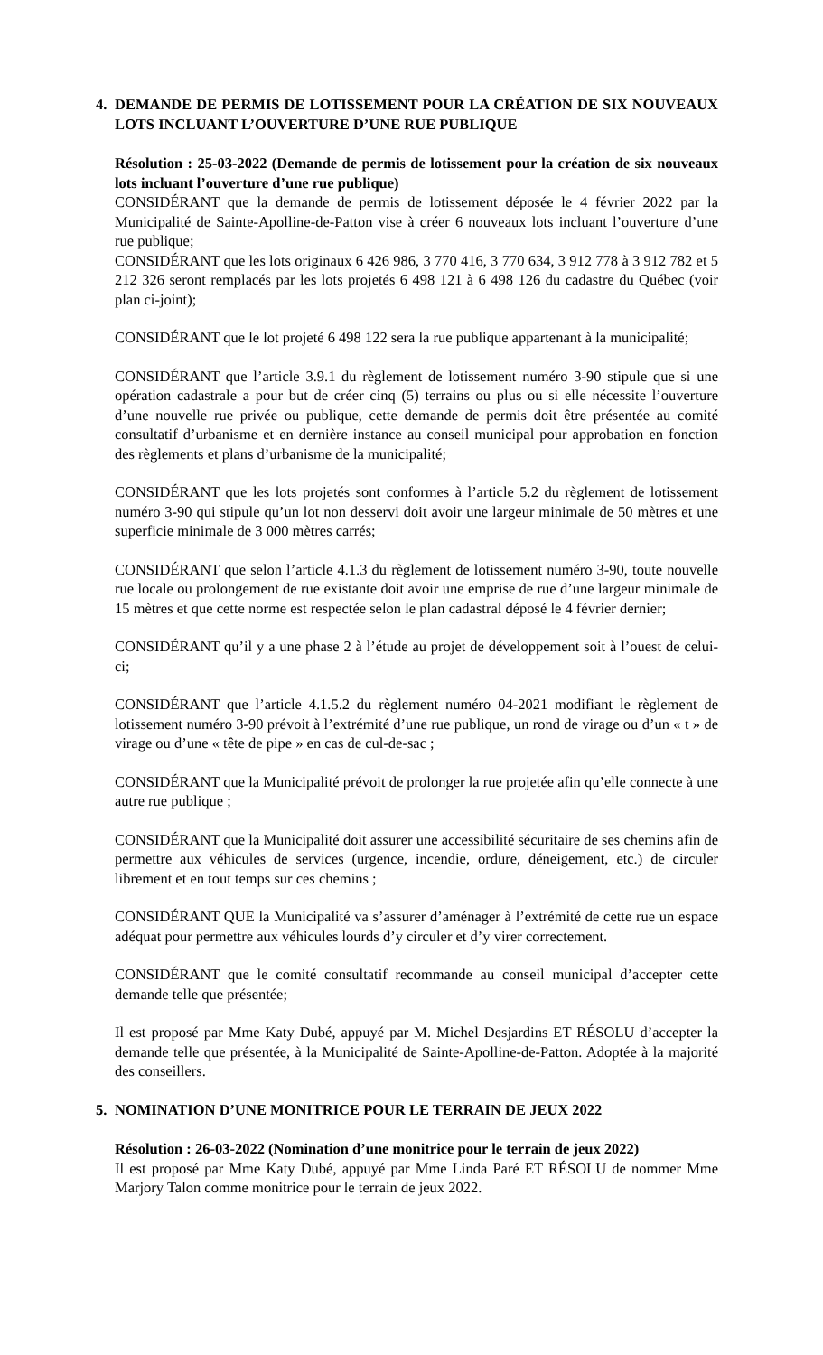4. DEMANDE DE PERMIS DE LOTISSEMENT POUR LA CRÉATION DE SIX NOUVEAUX LOTS INCLUANT L’OUVERTURE D’UNE RUE PUBLIQUE
Résolution : 25-03-2022 (Demande de permis de lotissement pour la création de six nouveaux lots incluant l’ouverture d’une rue publique)
CONSIDÉRANT que la demande de permis de lotissement déposée le 4 février 2022 par la Municipalité de Sainte-Apolline-de-Patton vise à créer 6 nouveaux lots incluant l’ouverture d’une rue publique;
CONSIDÉRANT que les lots originaux 6 426 986, 3 770 416, 3 770 634, 3 912 778 à 3 912 782 et 5 212 326 seront remplacés par les lots projetés 6 498 121 à 6 498 126 du cadastre du Québec (voir plan ci-joint);
CONSIDÉRANT que le lot projeté 6 498 122 sera la rue publique appartenant à la municipalité;
CONSIDÉRANT que l’article 3.9.1 du règlement de lotissement numéro 3-90 stipule que si une opération cadastrale a pour but de créer cinq (5) terrains ou plus ou si elle nécessite l’ouverture d’une nouvelle rue privée ou publique, cette demande de permis doit être présentée au comité consultatif d’urbanisme et en dernière instance au conseil municipal pour approbation en fonction des règlements et plans d’urbanisme de la municipalité;
CONSIDÉRANT que les lots projetés sont conformes à l’article 5.2 du règlement de lotissement numéro 3-90 qui stipule qu’un lot non desservi doit avoir une largeur minimale de 50 mètres et une superficie minimale de 3 000 mètres carrés;
CONSIDÉRANT que selon l’article 4.1.3 du règlement de lotissement numéro 3-90, toute nouvelle rue locale ou prolongement de rue existante doit avoir une emprise de rue d’une largeur minimale de 15 mètres et que cette norme est respectée selon le plan cadastral déposé le 4 février dernier;
CONSIDÉRANT qu’il y a une phase 2 à l’étude au projet de développement soit à l’ouest de celui-ci;
CONSIDÉRANT que l’article 4.1.5.2 du règlement numéro 04-2021 modifiant le règlement de lotissement numéro 3-90 prévoit à l’extrémité d’une rue publique, un rond de virage ou d’un « t » de virage ou d’une « tête de pipe » en cas de cul-de-sac ;
CONSIDÉRANT que la Municipalité prévoit de prolonger la rue projetée afin qu’elle connecte à une autre rue publique ;
CONSIDÉRANT que la Municipalité doit assurer une accessibilité sécuritaire de ses chemins afin de permettre aux véhicules de services (urgence, incendie, ordure, déneigement, etc.) de circuler librement et en tout temps sur ces chemins ;
CONSIDÉRANT QUE la Municipalité va s’assurer d’aménager à l’extrémité de cette rue un espace adéquat pour permettre aux véhicules lourds d’y circuler et d’y virer correctement.
CONSIDÉRANT que le comité consultatif recommande au conseil municipal d’accepter cette demande telle que présentée;
Il est proposé par Mme Katy Dubé, appuyé par M. Michel Desjardins ET RÉSOLU d’accepter la demande telle que présentée, à la Municipalité de Sainte-Apolline-de-Patton. Adoptée à la majorité des conseillers.
5. NOMINATION D’UNE MONITRICE POUR LE TERRAIN DE JEUX 2022
Résolution : 26-03-2022 (Nomination d’une monitrice pour le terrain de jeux 2022)
Il est proposé par Mme Katy Dubé, appuyé par Mme Linda Paré ET RÉSOLU de nommer Mme Marjory Talon comme monitrice pour le terrain de jeux 2022.